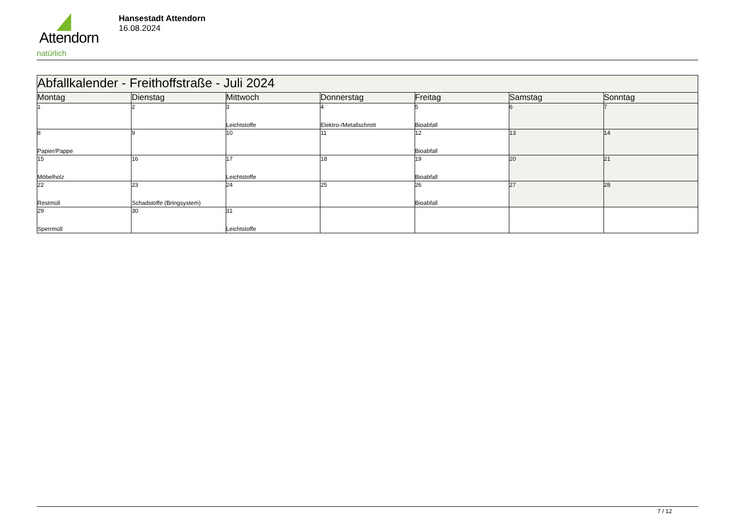Attendorn
natürlich
Hansestadt Attendorn
16.08.2024
| Abfallkalender - Freithoffstraße - Juli 2024 | | | | | | |
| Montag | Dienstag | Mittwoch | Donnerstag | Freitag | Samstag | Sonntag |
| 1 | 2 | 3 Leichtstoffe | 4 Elektro-/Metallschrott | 5 Bioabfall | 6 | 7 |
| 8 Papier/Pappe | 9 | 10 | 11 | 12 Bioabfall | 13 | 14 |
| 15 Möbelholz | 16 | 17 Leichtstoffe | 18 | 19 Bioabfall | 20 | 21 |
| 22 Restmüll | 23 Schadstoffe (Bringsystem) | 24 | 25 | 26 Bioabfall | 27 | 28 |
| 29 Sperrmüll | 30 | 31 Leichtstoffe | | | | |
7 / 12